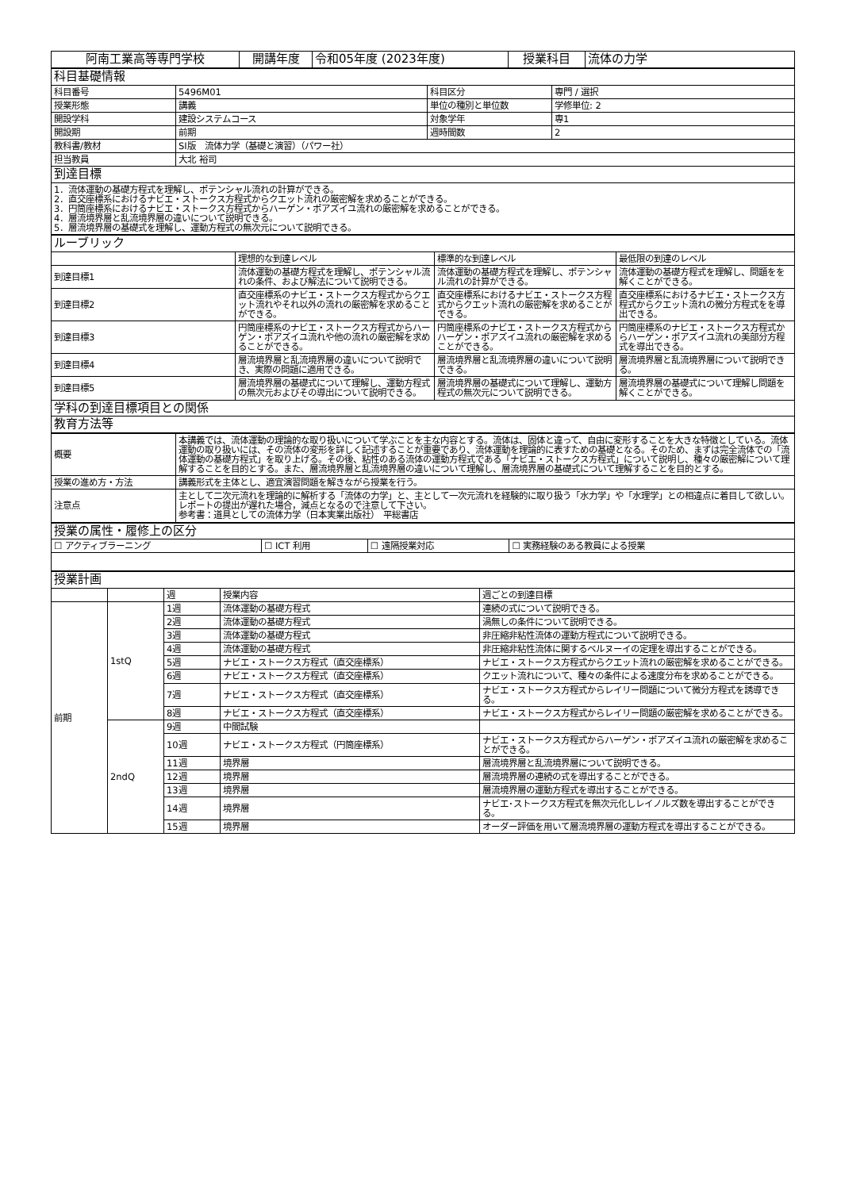| 阿南工業高等専門学校 | 開講年度 | 令和05年度 (2023年度) | 授業科目 | 流体の力学 |
| 科目基礎情報 | | | |
| 科目番号 | 5496M01 | 科目区分 | 専門 / 選択 |
| 授業形態 | 講義 | 単位の種別と単位数 | 学修単位: 2 |
| 開設学科 | 建設システムコース | 対象学年 | 専1 |
| 開設期 | 前期 | 週時間数 | 2 |
| 教科書/教材 | SI版 流体力学（基礎と演習）（パワー社） | | |
| 担当教員 | 大北 裕司 | | |
| 到達目標 | | | |
| 1．流体運動の基礎方程式を理解し、ポテンシャル流れの計算ができる。 2．直交座標系におけるナビエ・ストークス方程式からクエット流れの厳密解を求めることができる。 3．円筒座標系におけるナビエ・ストークス方程式からハーゲン・ポアズイユ流れの厳密解を求めることができる。 4．層流境界層と乱流境界層の違いについて説明できる。 5．層流境界層の基礎式を理解し、運動方程式の無次元について説明できる。 | | | |
| ルーブリック | | | |
| | 理想的な到達レベル | 標準的な到達レベル | 最低限の到達のレベル |
| 到達目標1 | 流体運動の基礎方程式を理解し、ポテンシャル流れの条件、および解法について説明できる。 | 流体運動の基礎方程式を理解し、ポテンシャル流れの計算ができる。 | 流体運動の基礎方程式を理解し、問題をを解くことができる。 |
| 到達目標2 | 直交座標系のナビエ・ストークス方程式からクエット流れやそれ以外の流れの厳密解を求めることができる。 | 直交座標系におけるナビエ・ストークス方程式からクエット流れの厳密解を求めることができる。 | 直交座標系におけるナビエ・ストークス方程式からクエット流れの微分方程式をを導出できる。 |
| 到達目標3 | 円筒座標系のナビエ・ストークス方程式からハーゲン・ポアズイユ流れや他の流れの厳密解を求めることができる。 | 円筒座標系のナビエ・ストークス方程式からハーゲン・ポアズイユ流れの厳密解を求めることができる。 | 円筒座標系のナビエ・ストークス方程式からハーゲン・ポアズイユ流れの美部分方程式を導出できる。 |
| 到達目標4 | 層流境界層と乱流境界層の違いについて説明でき、実際の問題に適用できる。 | 層流境界層と乱流境界層の違いについて説明できる。 | 層流境界層と乱流境界層について説明できる。 |
| 到達目標5 | 層流境界層の基礎式について理解し、運動方程式の無次元およびその導出について説明できる。 | 層流境界層の基礎式について理解し、運動方程式の無次元について説明できる。 | 層流境界層の基礎式について理解し問題を解くことができる。 |
| 学科の到達目標項目との関係 | | | |
| 教育方法等 | | | |
| 概要 | 本講義では、流体運動の理論的な取り扱いについて学ぶことを主な内容とする。流体は、固体と違って、自由に変形することを大きな特徴としている。流体運動の取り扱いには、その流体の変形を詳しく記述することが重要であり、流体運動を理論的に表すための基礎となる。そのため、まずは完全流体での「流体運動の基礎方程式」を取り上げる。その後、粘性のある流体の運動方程式である「ナビエ・ストークス方程式」について説明し、種々の厳密解について理解することを目的とする。また、層流境界層と乱流境界層の違いについて理解し、層流境界層の基礎式について理解することを目的とする。 |
| 授業の進め方・方法 | 講義形式を主体とし、適宜演習問題を解きながら授業を行う。 |
| 注意点 | 主として二次元流れを理論的に解析する「流体の力学」と、主として一次元流れを経験的に取り扱う「水力学」や「水理学」との相違点に着目して欲しい。レポートの提出が遅れた場合，減点となるので注意して下さい。 参考書：道具としての流体力学（日本実業出版社） 平総書店 |
| 授業の属性・履修上の区分 | | | |
| ☐ アクティブラーニング | ☐ ICT 利用 | ☐ 遠隔授業対応 | ☐ 実務経験のある教員による授業 |
| 授業計画 | | | | |
| | | 週 | 授業内容 | 週ごとの到達目標 |
| 前期 | 1stQ | 1週 | 流体運動の基礎方程式 | 連続の式について説明できる。 |
| | | 2週 | 流体運動の基礎方程式 | 渦無しの条件について説明できる。 |
| | | 3週 | 流体運動の基礎方程式 | 非圧縮非粘性流体の運動方程式について説明できる。 |
| | | 4週 | 流体運動の基礎方程式 | 非圧縮非粘性流体に関するベルヌーイの定理を導出することができる。 |
| | | 5週 | ナビエ・ストークス方程式（直交座標系） | ナビエ・ストークス方程式からクエット流れの厳密解を求めることができる。 |
| | | 6週 | ナビエ・ストークス方程式（直交座標系） | クエット流れについて、種々の条件による速度分布を求めることができる。 |
| | | 7週 | ナビエ・ストークス方程式（直交座標系） | ナビエ・ストークス方程式からレイリー問題について微分方程式を誘導できる。 |
| | | 8週 | ナビエ・ストークス方程式（直交座標系） | ナビエ・ストークス方程式からレイリー問題の厳密解を求めることができる。 |
| | 2ndQ | 9週 | 中間試験 | |
| | | 10週 | ナビエ・ストークス方程式（円筒座標系） | ナビエ・ストークス方程式からハーゲン・ポアズイユ流れの厳密解を求めることができる。 |
| | | 11週 | 境界層 | 層流境界層と乱流境界層について説明できる。 |
| | | 12週 | 境界層 | 層流境界層の連続の式を導出することができる。 |
| | | 13週 | 境界層 | 層流境界層の運動方程式を導出することができる。 |
| | | 14週 | 境界層 | ナビエ･ストークス方程式を無次元化しレイノルズ数を導出することができる。 |
| | | 15週 | 境界層 | オーダー評価を用いて層流境界層の運動方程式を導出することができる。 |